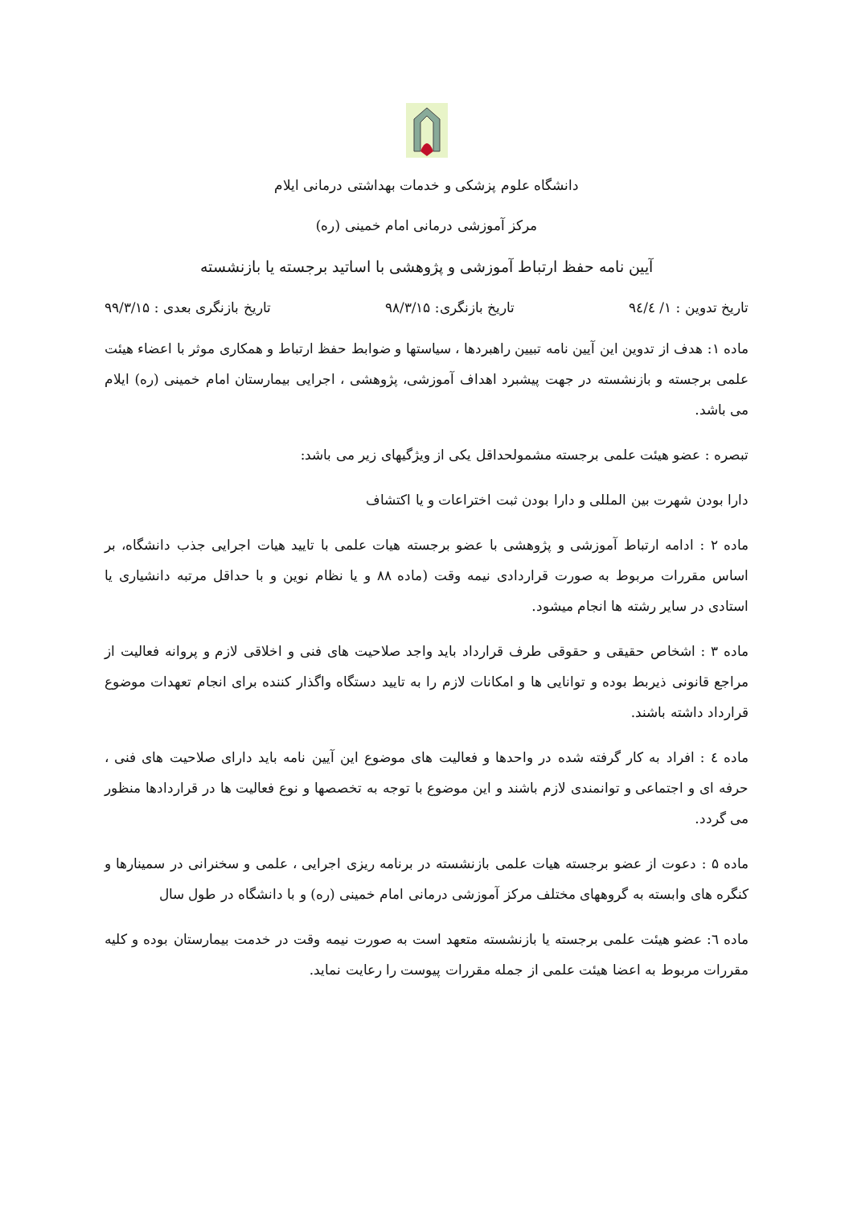دانشگاه علوم پزشکی و خدمات بهداشتی درمانی ایلام
مرکز آموزشی درمانی امام خمینی (ره)
آیین نامه حفظ ارتباط آموزشی و پژوهشی با اساتید برجسته یا بازنشسته
تاریخ تدوین : ۱/ ۹٤/٤ تاریخ بازنگری: ۹۸/۳/۱۵ تاریخ بازنگری بعدی : ۹۹/۳/۱۵
ماده ۱: هدف از تدوین این آیین نامه تبیین راهبردها ، سیاستها و ضوابط حفظ ارتباط و همکاری موثر با اعضاء هیئت علمی برجسته و بازنشسته در جهت پیشبرد اهداف آموزشی، پژوهشی ، اجرایی بیمارستان امام خمینی (ره) ایلام می باشد.
تبصره : عضو هیئت علمی برجسته مشمولحداقل یکی از ویژگیهای زیر می باشد:
دارا بودن شهرت بین المللی و دارا بودن ثبت اختراعات و یا اکتشاف
ماده ۲ : ادامه ارتباط آموزشی و پژوهشی با عضو برجسته هیات علمی با تایید هیات اجرایی جذب دانشگاه، بر اساس مقررات مربوط به صورت قراردادی نیمه وقت (ماده ۸۸ و یا نظام نوین و با حداقل مرتبه دانشیاری یا استادی در سایر رشته ها انجام میشود.
ماده ۳ : اشخاص حقیقی و حقوقی طرف قرارداد باید واجد صلاحیت های فنی و اخلاقی لازم و پروانه فعالیت از مراجع قانونی ذیربط بوده و توانایی ها و امکانات لازم را به تایید دستگاه واگذار کننده برای انجام تعهدات موضوع قرارداد داشته باشند.
ماده ٤ : افراد به کار گرفته شده در واحدها و فعالیت های موضوع این آیین نامه باید دارای صلاحیت های فنی ، حرفه ای و اجتماعی و توانمندی لازم باشند و این موضوع با توجه به تخصصها و نوع فعالیت ها در قراردادها منظور می گردد.
ماده ۵ : دعوت از عضو برجسته هیات علمی بازنشسته در برنامه ریزی اجرایی ، علمی و سخنرانی در سمینارها و کنگره های وابسته به گروههای مختلف مرکز آموزشی درمانی امام خمینی (ره) و با دانشگاه در طول سال
ماده ٦: عضو هیئت علمی برجسته یا بازنشسته متعهد است به صورت نیمه وقت در خدمت بیمارستان بوده و کلیه مقررات مربوط به اعضا هیئت علمی از جمله مقررات پیوست را رعایت نماید.